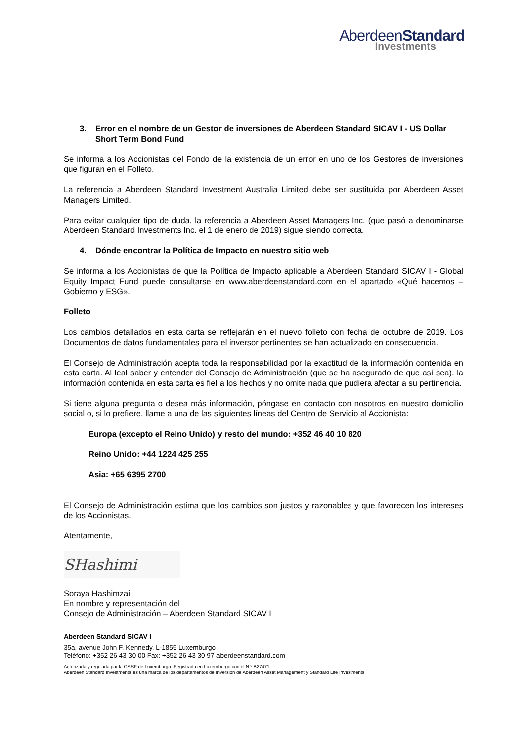AberdeenStandard
Investments
3. Error en el nombre de un Gestor de inversiones de Aberdeen Standard SICAV I - US Dollar Short Term Bond Fund
Se informa a los Accionistas del Fondo de la existencia de un error en uno de los Gestores de inversiones que figuran en el Folleto.
La referencia a Aberdeen Standard Investment Australia Limited debe ser sustituida por Aberdeen Asset Managers Limited.
Para evitar cualquier tipo de duda, la referencia a Aberdeen Asset Managers Inc. (que pasó a denominarse Aberdeen Standard Investments Inc. el 1 de enero de 2019) sigue siendo correcta.
4. Dónde encontrar la Política de Impacto en nuestro sitio web
Se informa a los Accionistas de que la Política de Impacto aplicable a Aberdeen Standard SICAV I - Global Equity Impact Fund puede consultarse en www.aberdeenstandard.com en el apartado «Qué hacemos – Gobierno y ESG».
Folleto
Los cambios detallados en esta carta se reflejarán en el nuevo folleto con fecha de octubre de 2019. Los Documentos de datos fundamentales para el inversor pertinentes se han actualizado en consecuencia.
El Consejo de Administración acepta toda la responsabilidad por la exactitud de la información contenida en esta carta. Al leal saber y entender del Consejo de Administración (que se ha asegurado de que así sea), la información contenida en esta carta es fiel a los hechos y no omite nada que pudiera afectar a su pertinencia.
Si tiene alguna pregunta o desea más información, póngase en contacto con nosotros en nuestro domicilio social o, si lo prefiere, llame a una de las siguientes líneas del Centro de Servicio al Accionista:
Europa (excepto el Reino Unido) y resto del mundo: +352 46 40 10 820
Reino Unido: +44 1224 425 255
Asia: +65 6395 2700
El Consejo de Administración estima que los cambios son justos y razonables y que favorecen los intereses de los Accionistas.
Atentamente,
SHashimi
Soraya Hashimzai
En nombre y representación del
Consejo de Administración – Aberdeen Standard SICAV I
Aberdeen Standard SICAV I
35a, avenue John F. Kennedy, L-1855 Luxemburgo
Teléfono: +352 26 43 30 00 Fax: +352 26 43 30 97 aberdeenstandard.com
Autorizada y regulada por la CSSF de Luxemburgo. Registrada en Luxemburgo con el N.º B27471.
Aberdeen Standard Investments es una marca de los departamentos de inversión de Aberdeen Asset Management y Standard Life Investments.